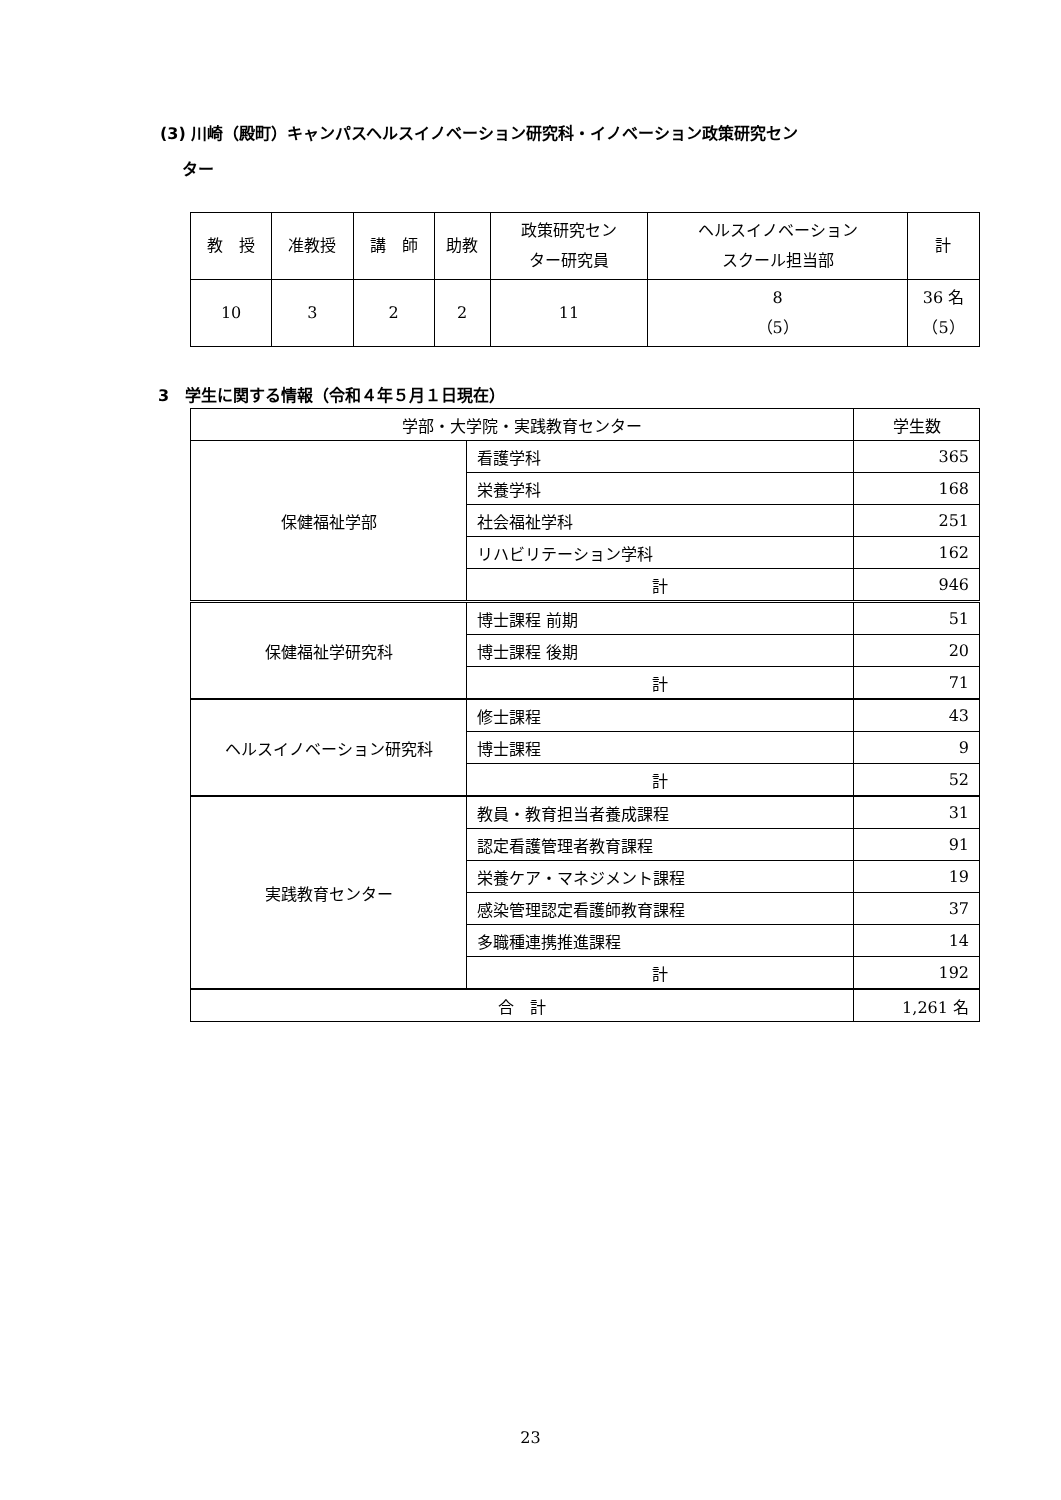(3) 川崎（殿町）キャンパスヘルスイノベーション研究科・イノベーション政策研究セン
ター
| 教 授 | 准教授 | 講 師 | 助教 | 政策研究セン ター研究員 | ヘルスイノベーション スクール担当部 | 計 |
| --- | --- | --- | --- | --- | --- | --- |
| 10 | 3 | 2 | 2 | 11 | 8 （5） | 36 名 （5） |
3　学生に関する情報（令和４年５月１日現在）
| 学部・大学院・実践教育センター | | 学生数 |
| --- | --- | --- |
| 保健福祉学部 | 看護学科 | 365 |
| | 栄養学科 | 168 |
| | 社会福祉学科 | 251 |
| | リハビリテーション学科 | 162 |
| | 計 | 946 |
| 保健福祉学研究科 | 博士課程 前期 | 51 |
| | 博士課程 後期 | 20 |
| | 計 | 71 |
| ヘルスイノベーション研究科 | 修士課程 | 43 |
| | 博士課程 | 9 |
| | 計 | 52 |
| 実践教育センター | 教員・教育担当者養成課程 | 31 |
| | 認定看護管理者教育課程 | 91 |
| | 栄養ケア・マネジメント課程 | 19 |
| | 感染管理認定看護師教育課程 | 37 |
| | 多職種連携推進課程 | 14 |
| | 計 | 192 |
| 合 計 | | 1,261 名 |
23